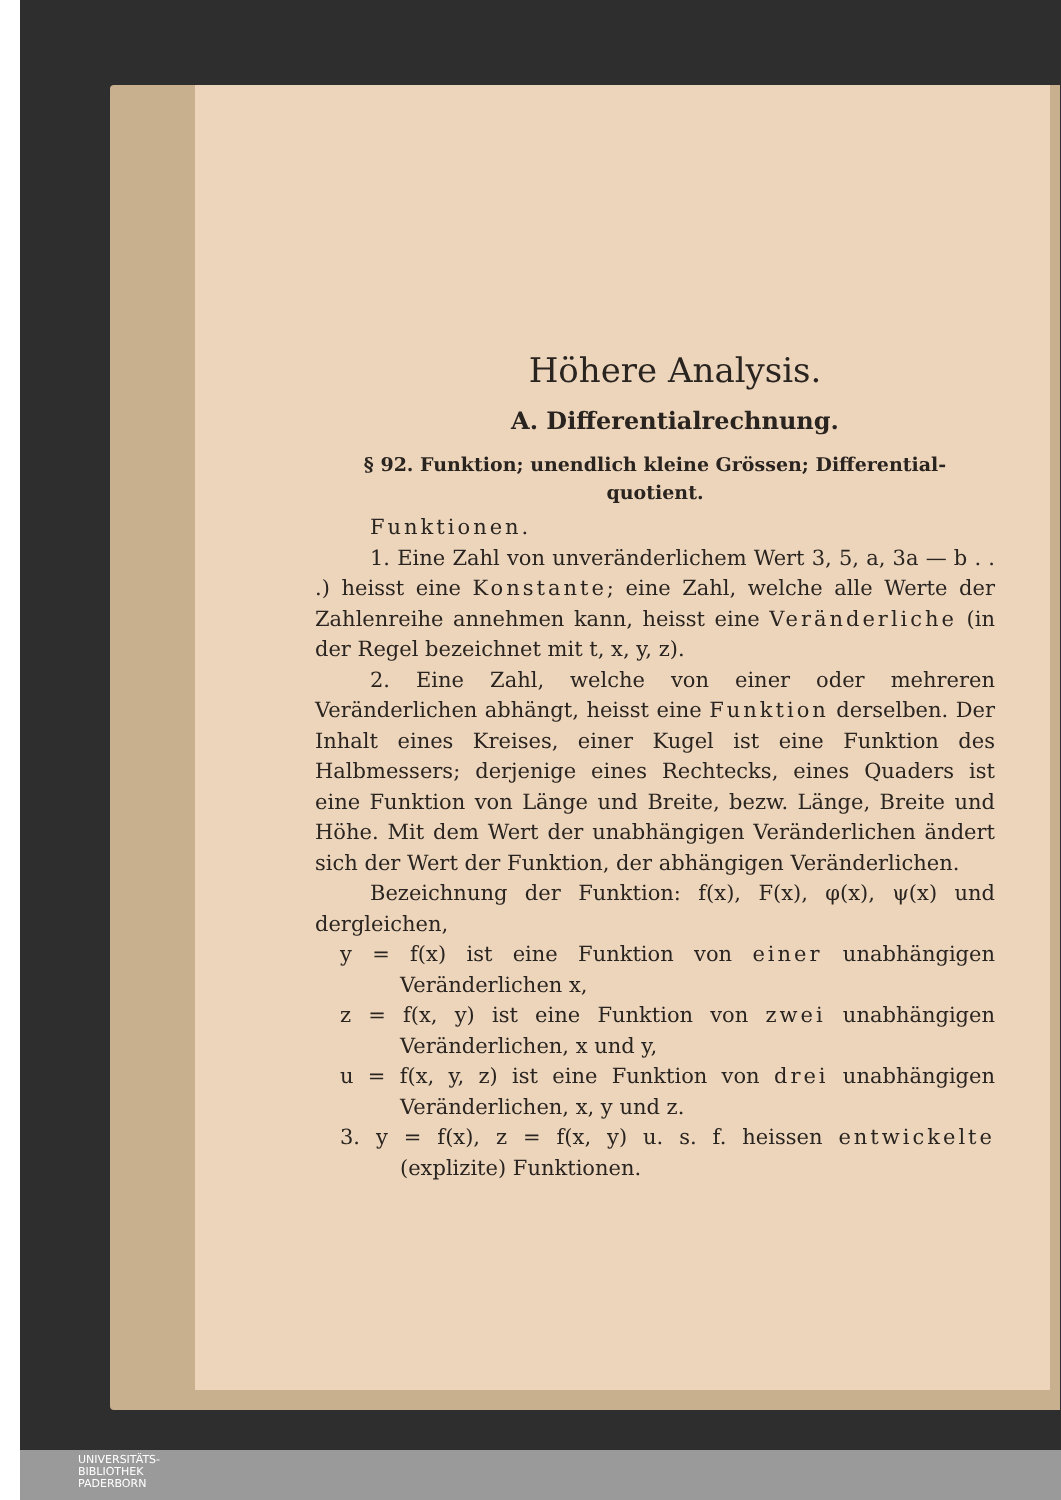Höhere Analysis.
A. Differentialrechnung.
§ 92. Funktion; unendlich kleine Grössen; Differential-
quotient.
Funktionen.
1. Eine Zahl von unveränderlichem Wert 3, 5, a, 3a — b . . .) heisst eine Konstante; eine Zahl, welche alle Werte der Zahlenreihe annehmen kann, heisst eine Veränderliche (in der Regel bezeichnet mit t, x, y, z).
2. Eine Zahl, welche von einer oder mehreren Veränderlichen abhängt, heisst eine Funktion derselben. Der Inhalt eines Kreises, einer Kugel ist eine Funktion des Halbmessers; derjenige eines Rechtecks, eines Quaders ist eine Funktion von Länge und Breite, bezw. Länge, Breite und Höhe. Mit dem Wert der unabhängigen Veränderlichen ändert sich der Wert der Funktion, der abhängigen Veränderlichen.
Bezeichnung der Funktion: f(x), F(x), φ(x), ψ(x) und dergleichen,
y = f(x) ist eine Funktion von einer unabhängigen Veränderlichen x,
z = f(x, y) ist eine Funktion von zwei unabhängigen Veränderlichen, x und y,
u = f(x, y, z) ist eine Funktion von drei unabhängigen Veränderlichen, x, y und z.
3. y = f(x), z = f(x, y) u. s. f. heissen entwickelte (explizite) Funktionen.
UNIVERSITÄTS-
BIBLIOTHEK
PADERBORN